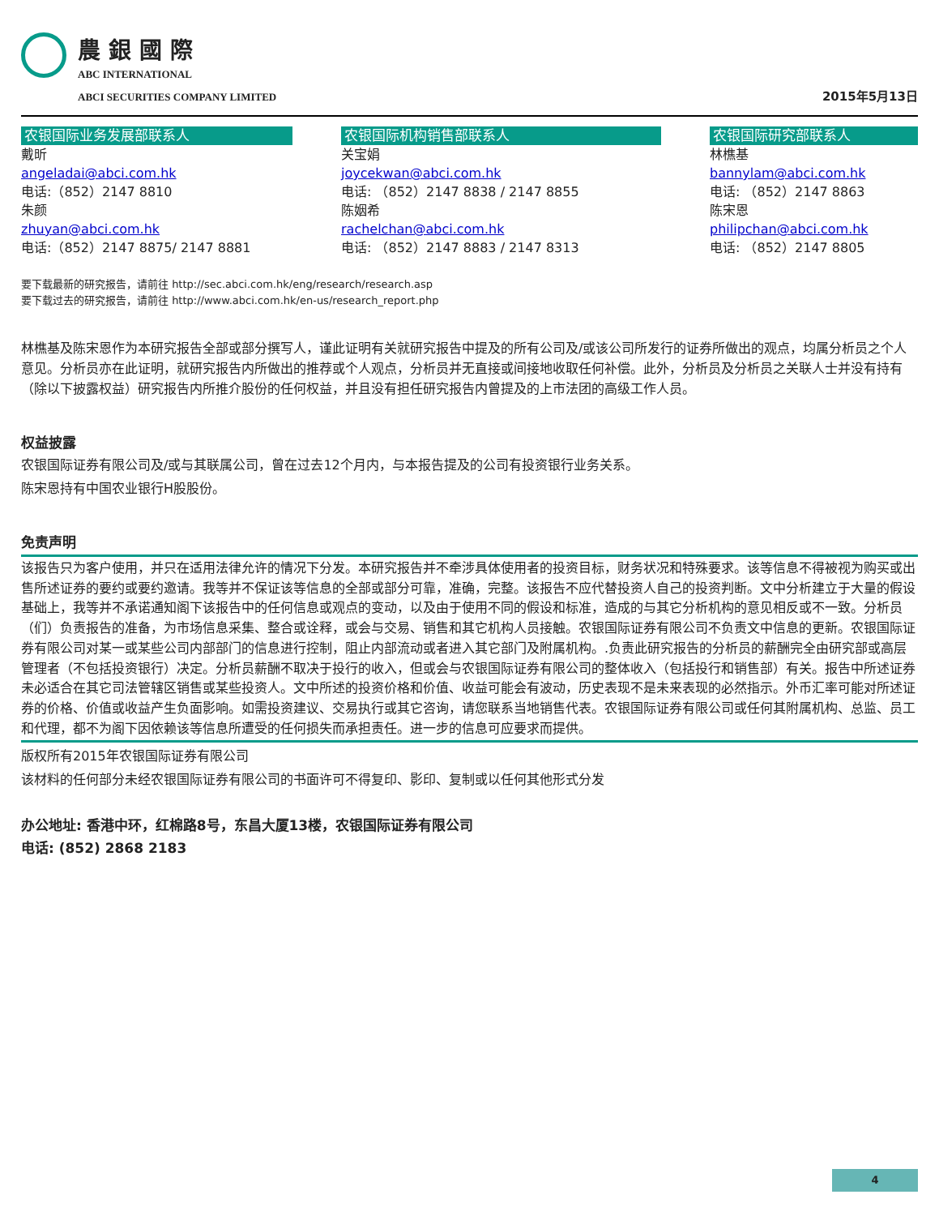農銀國際
ABC INTERNATIONAL
ABCI SECURITIES COMPANY LIMITED
2015年5月13日
农银国际业务发展部联系人
戴昕
angeladai@abci.com.hk
电话:（852）2147 8810
朱颜
zhuyan@abci.com.hk
电话:（852）2147 8875/ 2147 8881
农银国际机构销售部联系人
关宝娟
joycekwan@abci.com.hk
电话: （852）2147 8838 / 2147 8855
陈姻希
rachelchan@abci.com.hk
电话: （852）2147 8883 / 2147 8313
农银国际研究部联系人
林樵基
bannylam@abci.com.hk
电话: （852）2147 8863
陈宋恩
philipchan@abci.com.hk
电话: （852）2147 8805
要下载最新的研究报告，请前往 http://sec.abci.com.hk/eng/research/research.asp
要下载过去的研究报告，请前往 http://www.abci.com.hk/en-us/research_report.php
林樵基及陈宋恩作为本研究报告全部或部分撰写人，谨此证明有关就研究报告中提及的所有公司及/或该公司所发行的证券所做出的观点，均属分析员之个人意见。分析员亦在此证明，就研究报告内所做出的推荐或个人观点，分析员并无直接或间接地收取任何补偿。此外，分析员及分析员之关联人士并没有持有（除以下披露权益）研究报告内所推介股份的任何权益，并且没有担任研究报告内曾提及的上市法团的高级工作人员。
权益披露
农银国际证券有限公司及/或与其联属公司，曾在过去12个月内，与本报告提及的公司有投资银行业务关系。
陈宋恩持有中国农业银行H股股份。
免责声明
该报告只为客户使用，并只在适用法律允许的情况下分发。本研究报告并不牵涉具体使用者的投资目标，财务状况和特殊要求。该等信息不得被视为购买或出售所述证券的要约或要约邀请。我等并不保证该等信息的全部或部分可靠，准确，完整。该报告不应代替投资人自己的投资判断。文中分析建立于大量的假设基础上，我等并不承诺通知阁下该报告中的任何信息或观点的变动，以及由于使用不同的假设和标准，造成的与其它分析机构的意见相反或不一致。分析员（们）负责报告的准备，为市场信息采集、整合或诠释，或会与交易、销售和其它机构人员接触。农银国际证券有限公司不负责文中信息的更新。农银国际证券有限公司对某一或某些公司内部部门的信息进行控制，阻止内部流动或者进入其它部门及附属机构。.负责此研究报告的分析员的薪酬完全由研究部或高层管理者（不包括投资银行）决定。分析员薪酬不取决于投行的收入，但或会与农银国际证券有限公司的整体收入（包括投行和销售部）有关。报告中所述证券未必适合在其它司法管辖区销售或某些投资人。文中所述的投资价格和价值、收益可能会有波动，历史表现不是未来表现的必然指示。外币汇率可能对所述证券的价格、价值或收益产生负面影响。如需投资建议、交易执行或其它咨询，请您联系当地销售代表。农银国际证券有限公司或任何其附属机构、总监、员工和代理，都不为阁下因依赖该等信息所遭受的任何损失而承担责任。进一步的信息可应要求而提供。
版权所有2015年农银国际证券有限公司
该材料的任何部分未经农银国际证券有限公司的书面许可不得复印、影印、复制或以任何其他形式分发
办公地址: 香港中环，红棉路8号，东昌大厦13楼，农银国际证券有限公司
电话: (852) 2868 2183
4